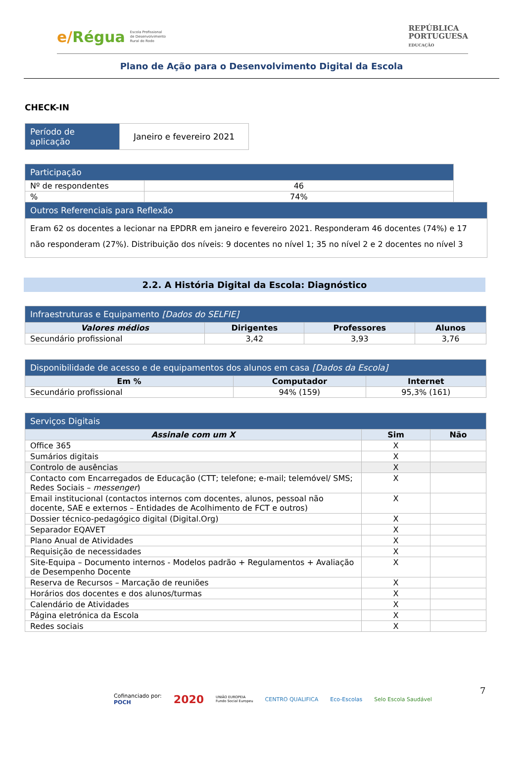e/Régua
Escola Profissional
de Desenvolvimento
Rural do Rodo
REPÚBLICA
PORTUGUESA
EDUCAÇÃO
Plano de Ação para o Desenvolvimento Digital da Escola
CHECK-IN
| Período de aplicação | Janeiro e fevereiro 2021 |
| Participação | | |
| Nº de respondentes | 46 | |
| % | 74% | |
| Outros Referenciais para Reflexão | | |
| Eram 62 os docentes a lecionar na EPDRR em janeiro e fevereiro 2021. Responderam 46 docentes (74%) e 17 não responderam (27%). Distribuição dos níveis: 9 docentes no nível 1; 35 no nível 2 e 2 docentes no nível 3 | | |
2.2. A História Digital da Escola: Diagnóstico
| Infraestruturas e Equipamento [Dados do SELFIE] | | | |
| --- | --- | --- | --- |
| Valores médios | Dirigentes | Professores | Alunos |
| Secundário profissional | 3,42 | 3,93 | 3,76 |
| Disponibilidade de acesso e de equipamentos dos alunos em casa [Dados da Escola] | | |
| --- | --- | --- |
| Em % | Computador | Internet |
| Secundário profissional | 94% (159) | 95,3% (161) |
| Serviços Digitais | | |
| --- | --- | --- |
| Assinale com um X | Sim | Não |
| Office 365 | X | |
| Sumários digitais | X | |
| Controlo de ausências | X | |
| Contacto com Encarregados de Educação (CTT; telefone; e-mail; telemóvel/ SMS; Redes Sociais – messenger ) | X | |
| Email institucional (contactos internos com docentes, alunos, pessoal não docente, SAE e externos – Entidades de Acolhimento de FCT e outros) | X | |
| Dossier técnico-pedagógico digital (Digital.Org) | X | |
| Separador EQAVET | X | |
| Plano Anual de Atividades | X | |
| Requisição de necessidades | X | |
| Site-Equipa – Documento internos - Modelos padrão + Regulamentos + Avaliação de Desempenho Docente | X | |
| Reserva de Recursos – Marcação de reuniões | X | |
| Horários dos docentes e dos alunos/turmas | X | |
| Calendário de Atividades | X | |
| Página eletrónica da Escola | X | |
| Redes sociais | X | |
7
Cofinanciado por:
POCH
2020
UNIÃO EUROPEIA
Fundo Social Europeu
CENTRO QUALIFICA Eco-Escolas Selo Escola Saudável